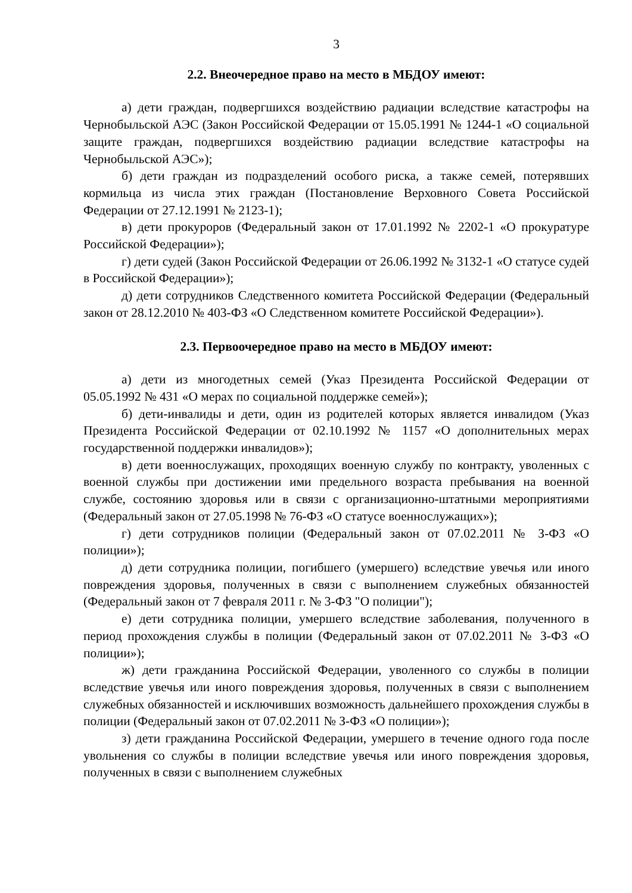3
2.2. Внеочередное право на место в МБДОУ имеют:
а) дети граждан, подвергшихся воздействию радиации вследствие катастрофы на Чернобыльской АЭС (Закон Российской Федерации от 15.05.1991 № 1244-1 «О социальной защите граждан, подвергшихся воздействию радиации вследствие катастрофы на Чернобыльской АЭС»);
б) дети граждан из подразделений особого риска, а также семей, потерявших кормильца из числа этих граждан (Постановление Верховного Совета Российской Федерации от 27.12.1991 № 2123-1);
в) дети прокуроров (Федеральный закон от 17.01.1992 № 2202-1 «О прокуратуре Российской Федерации»);
г) дети судей (Закон Российской Федерации от 26.06.1992 № 3132-1 «О статусе судей в Российской Федерации»);
д) дети сотрудников Следственного комитета Российской Федерации (Федеральный закон от 28.12.2010 № 403-ФЗ «О Следственном комитете Российской Федерации»).
2.3. Первоочередное право на место в МБДОУ имеют:
а) дети из многодетных семей (Указ Президента Российской Федерации от 05.05.1992 № 431 «О мерах по социальной поддержке семей»);
б) дети-инвалиды и дети, один из родителей которых является инвалидом (Указ Президента Российской Федерации от 02.10.1992 № 1157 «О дополнительных мерах государственной поддержки инвалидов»);
в) дети военнослужащих, проходящих военную службу по контракту, уволенных с военной службы при достижении ими предельного возраста пребывания на военной службе, состоянию здоровья или в связи с организационно-штатными мероприятиями (Федеральный закон от 27.05.1998 № 76-ФЗ «О статусе военнослужащих»);
г) дети сотрудников полиции (Федеральный закон от 07.02.2011 № З-ФЗ «О полиции»);
д) дети сотрудника полиции, погибшего (умершего) вследствие увечья или иного повреждения здоровья, полученных в связи с выполнением служебных обязанностей (Федеральный закон от 7 февраля 2011 г. № 3-ФЗ "О полиции");
е) дети сотрудника полиции, умершего вследствие заболевания, полученного в период прохождения службы в полиции (Федеральный закон от 07.02.2011 № З-ФЗ «О полиции»);
ж) дети гражданина Российской Федерации, уволенного со службы в полиции вследствие увечья или иного повреждения здоровья, полученных в связи с выполнением служебных обязанностей и исключивших возможность дальнейшего прохождения службы в полиции (Федеральный закон от 07.02.2011 № З-ФЗ «О полиции»);
з) дети гражданина Российской Федерации, умершего в течение одного года после увольнения со службы в полиции вследствие увечья или иного повреждения здоровья, полученных в связи с выполнением служебных